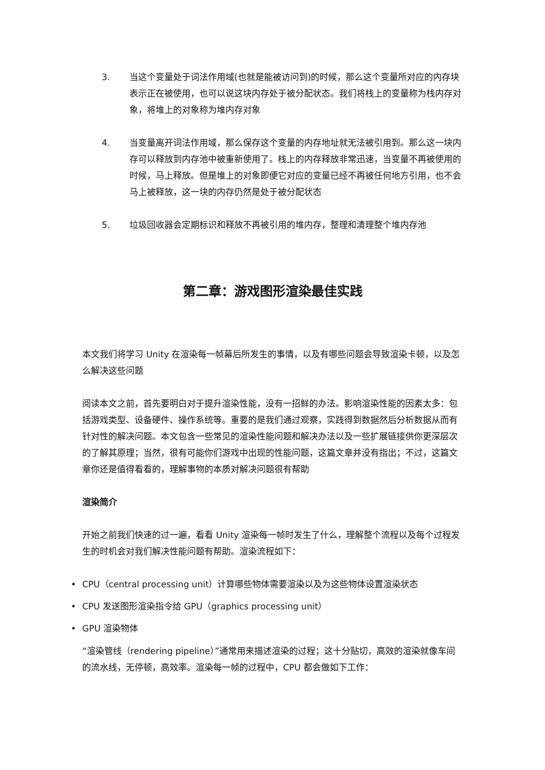3. 当这个变量处于词法作用域(也就是能被访问到)的时候，那么这个变量所对应的内存块表示正在被使用，也可以说这块内存处于被分配状态。我们将栈上的变量称为栈内存对象，将堆上的对象称为堆内存对象
4. 当变量离开词法作用域，那么保存这个变量的内存地址就无法被引用到。那么这一块内存可以释放到内存池中被重新使用了。栈上的内存释放非常迅速，当变量不再被使用的时候，马上释放。但是堆上的对象即便它对应的变量已经不再被任何地方引用，也不会马上被释放，这一块的内存仍然是处于被分配状态
5. 垃圾回收器会定期标识和释放不再被引用的堆内存，整理和清理整个堆内存池
第二章：游戏图形渲染最佳实践
本文我们将学习 Unity 在渲染每一帧幕后所发生的事情，以及有哪些问题会导致渲染卡顿，以及怎么解决这些问题
阅读本文之前，首先要明白对于提升渲染性能，没有一招鲜的办法。影响渲染性能的因素太多：包括游戏类型、设备硬件、操作系统等。重要的是我们通过观察，实践得到数据然后分析数据从而有针对性的解决问题。本文包含一些常见的渲染性能问题和解决办法以及一些扩展链接供你更深层次的了解其原理；当然，很有可能你们游戏中出现的性能问题，这篇文章并没有指出；不过，这篇文章你还是值得看看的，理解事物的本质对解决问题很有帮助
渲染简介
开始之前我们快速的过一遍，看看 Unity 渲染每一帧时发生了什么，理解整个流程以及每个过程发生的时机会对我们解决性能问题有帮助。渲染流程如下：
• CPU（central processing unit）计算哪些物体需要渲染以及为这些物体设置渲染状态
• CPU 发送图形渲染指令给 GPU（graphics processing unit）
• GPU 渲染物体
“渲染管线（rendering pipeline）”通常用来描述渲染的过程；这十分贴切，高效的渲染就像车间的流水线，无停顿，高效率。渲染每一帧的过程中，CPU 都会做如下工作：